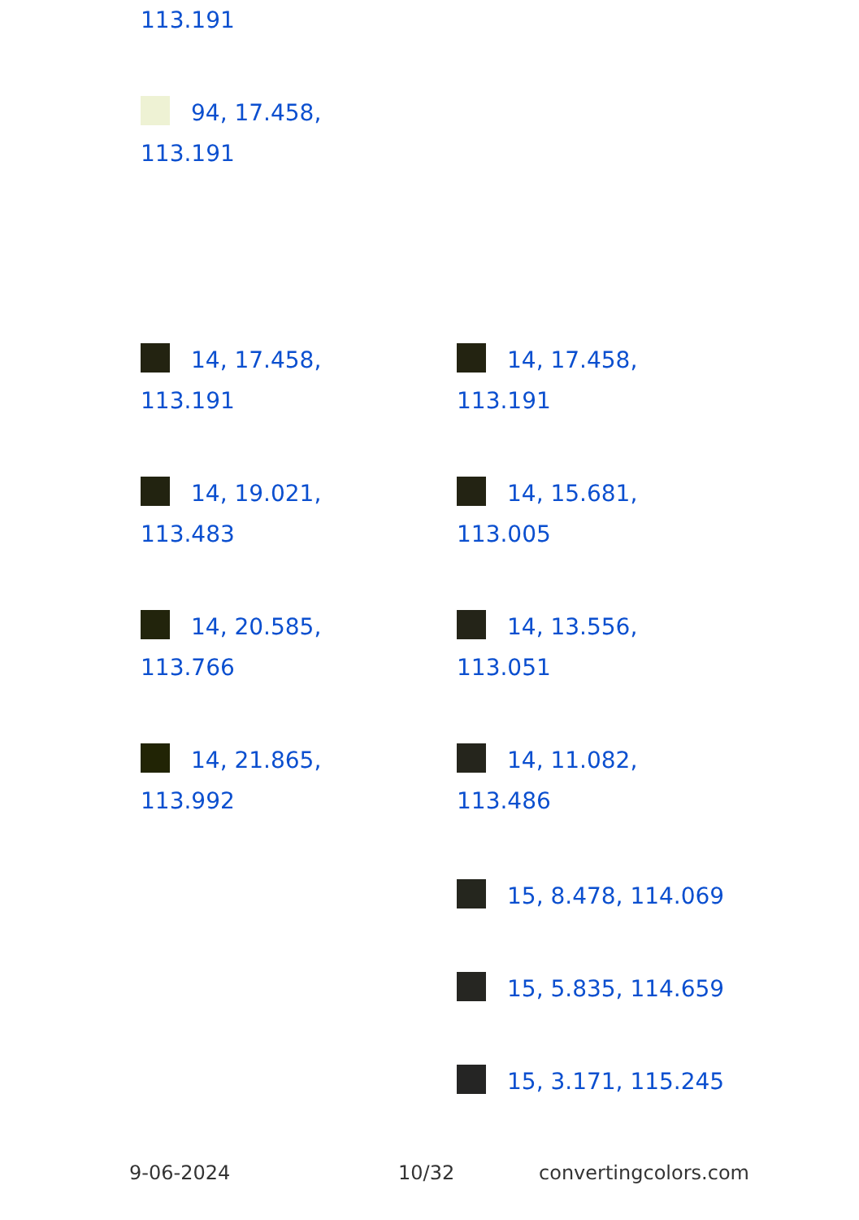113.191
94, 17.458, 113.191
14, 17.458, 113.191
14, 17.458, 113.191
14, 19.021, 113.483
14, 15.681, 113.005
14, 20.585, 113.766
14, 13.556, 113.051
14, 21.865, 113.992
14, 11.082, 113.486
15, 8.478, 114.069
15, 5.835, 114.659
15, 3.171, 115.245
9-06-2024 10/32 convertingcolors.com